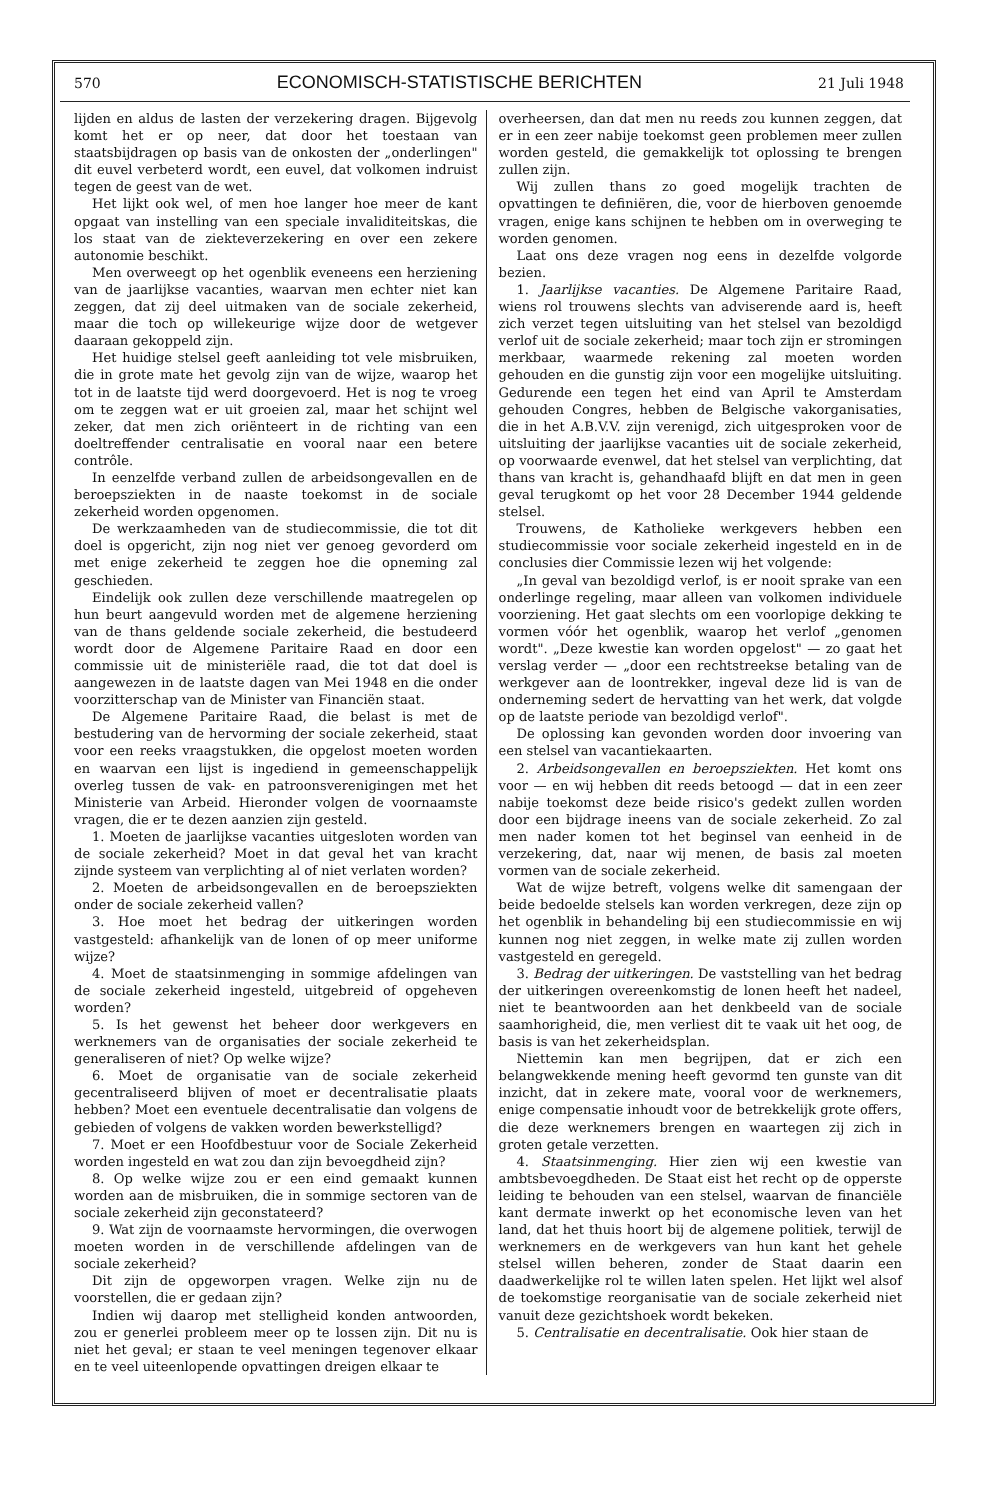570 ECONOMISCH-STATISTISCHE BERICHTEN 21 Juli 1948
lijden en aldus de lasten der verzekering dragen. Bijgevolg komt het er op neer, dat door het toestaan van staatsbijdragen op basis van de onkosten der „onderlingen" dit euvel verbeterd wordt, een euvel, dat volkomen indruist tegen de geest van de wet.
Het lijkt ook wel, of men hoe langer hoe meer de kant opgaat van instelling van een speciale invaliditeitskas, die los staat van de ziekteverzekering en over een zekere autonomie beschikt.
Men overweegt op het ogenblik eveneens een herziening van de jaarlijkse vacanties, waarvan men echter niet kan zeggen, dat zij deel uitmaken van de sociale zekerheid, maar die toch op willekeurige wijze door de wetgever daaraan gekoppeld zijn.
Het huidige stelsel geeft aanleiding tot vele misbruiken, die in grote mate het gevolg zijn van de wijze, waarop het tot in de laatste tijd werd doorgevoerd. Het is nog te vroeg om te zeggen wat er uit groeien zal, maar het schijnt wel zeker, dat men zich oriënteert in de richting van een doeltreffender centralisatie en vooral naar een betere contrôle.
In eenzelfde verband zullen de arbeidsongevallen en de beroepsziekten in de naaste toekomst in de sociale zekerheid worden opgenomen.
De werkzaamheden van de studiecommissie, die tot dit doel is opgericht, zijn nog niet ver genoeg gevorderd om met enige zekerheid te zeggen hoe die opneming zal geschieden.
Eindelijk ook zullen deze verschillende maatregelen op hun beurt aangevuld worden met de algemene herziening van de thans geldende sociale zekerheid, die bestudeerd wordt door de Algemene Paritaire Raad en door een commissie uit de ministeriële raad, die tot dat doel is aangewezen in de laatste dagen van Mei 1948 en die onder voorzitterschap van de Minister van Financiën staat.
De Algemene Paritaire Raad, die belast is met de bestudering van de hervorming der sociale zekerheid, staat voor een reeks vraagstukken, die opgelost moeten worden en waarvan een lijst is ingediend in gemeenschappelijk overleg tussen de vak- en patroonsverenigingen met het Ministerie van Arbeid. Hieronder volgen de voornaamste vragen, die er te dezen aanzien zijn gesteld.
1. Moeten de jaarlijkse vacanties uitgesloten worden van de sociale zekerheid? Moet in dat geval het van kracht zijnde systeem van verplichting al of niet verlaten worden?
2. Moeten de arbeidsongevallen en de beroepsziekten onder de sociale zekerheid vallen?
3. Hoe moet het bedrag der uitkeringen worden vastgesteld: afhankelijk van de lonen of op meer uniforme wijze?
4. Moet de staatsinmenging in sommige afdelingen van de sociale zekerheid ingesteld, uitgebreid of opgeheven worden?
5. Is het gewenst het beheer door werkgevers en werknemers van de organisaties der sociale zekerheid te generaliseren of niet? Op welke wijze?
6. Moet de organisatie van de sociale zekerheid gecentraliseerd blijven of moet er decentralisatie plaats hebben? Moet een eventuele decentralisatie dan volgens de gebieden of volgens de vakken worden bewerkstelligd?
7. Moet er een Hoofdbestuur voor de Sociale Zekerheid worden ingesteld en wat zou dan zijn bevoegdheid zijn?
8. Op welke wijze zou er een eind gemaakt kunnen worden aan de misbruiken, die in sommige sectoren van de sociale zekerheid zijn geconstateerd?
9. Wat zijn de voornaamste hervormingen, die overwogen moeten worden in de verschillende afdelingen van de sociale zekerheid?
Dit zijn de opgeworpen vragen. Welke zijn nu de voorstellen, die er gedaan zijn?
Indien wij daarop met stelligheid konden antwoorden, zou er generlei probleem meer op te lossen zijn. Dit nu is niet het geval; er staan te veel meningen tegenover elkaar en te veel uiteenlopende opvattingen dreigen elkaar te
overheersen, dan dat men nu reeds zou kunnen zeggen, dat er in een zeer nabije toekomst geen problemen meer zullen worden gesteld, die gemakkelijk tot oplossing te brengen zullen zijn.
Wij zullen thans zo goed mogelijk trachten de opvattingen te definiëren, die, voor de hierboven genoemde vragen, enige kans schijnen te hebben om in overweging te worden genomen.
Laat ons deze vragen nog eens in dezelfde volgorde bezien.
1. Jaarlijkse vacanties. De Algemene Paritaire Raad, wiens rol trouwens slechts van adviserende aard is, heeft zich verzet tegen uitsluiting van het stelsel van bezoldigd verlof uit de sociale zekerheid; maar toch zijn er stromingen merkbaar, waarmede rekening zal moeten worden gehouden en die gunstig zijn voor een mogelijke uitsluiting. Gedurende een tegen het eind van April te Amsterdam gehouden Congres, hebben de Belgische vakorganisaties, die in het A.B.V.V. zijn verenigd, zich uitgesproken voor de uitsluiting der jaarlijkse vacanties uit de sociale zekerheid, op voorwaarde evenwel, dat het stelsel van verplichting, dat thans van kracht is, gehandhaafd blijft en dat men in geen geval terugkomt op het voor 28 December 1944 geldende stelsel.
Trouwens, de Katholieke werkgevers hebben een studiecommissie voor sociale zekerheid ingesteld en in de conclusies dier Commissie lezen wij het volgende:
„In geval van bezoldigd verlof, is er nooit sprake van een onderlinge regeling, maar alleen van volkomen individuele voorziening. Het gaat slechts om een voorlopige dekking te vormen vóór het ogenblik, waarop het verlof „genomen wordt". „Deze kwestie kan worden opgelost" — zo gaat het verslag verder — „door een rechtstreekse betaling van de werkgever aan de loontrekker, ingeval deze lid is van de onderneming sedert de hervatting van het werk, dat volgde op de laatste periode van bezoldigd verlof".
De oplossing kan gevonden worden door invoering van een stelsel van vacantiekaarten.
2. Arbeidsongevallen en beroepsziekten. Het komt ons voor — en wij hebben dit reeds betoogd — dat in een zeer nabije toekomst deze beide risico's gedekt zullen worden door een bijdrage ineens van de sociale zekerheid. Zo zal men nader komen tot het beginsel van eenheid in de verzekering, dat, naar wij menen, de basis zal moeten vormen van de sociale zekerheid.
Wat de wijze betreft, volgens welke dit samengaan der beide bedoelde stelsels kan worden verkregen, deze zijn op het ogenblik in behandeling bij een studiecommissie en wij kunnen nog niet zeggen, in welke mate zij zullen worden vastgesteld en geregeld.
3. Bedrag der uitkeringen. De vaststelling van het bedrag der uitkeringen overeenkomstig de lonen heeft het nadeel, niet te beantwoorden aan het denkbeeld van de sociale saamhorigheid, die, men verliest dit te vaak uit het oog, de basis is van het zekerheidsplan.
Niettemin kan men begrijpen, dat er zich een belangwekkende mening heeft gevormd ten gunste van dit inzicht, dat in zekere mate, vooral voor de werknemers, enige compensatie inhoudt voor de betrekkelijk grote offers, die deze werknemers brengen en waartegen zij zich in groten getale verzetten.
4. Staatsinmenging. Hier zien wij een kwestie van ambtsbevoegdheden. De Staat eist het recht op de opperste leiding te behouden van een stelsel, waarvan de financiële kant dermate inwerkt op het economische leven van het land, dat het thuis hoort bij de algemene politiek, terwijl de werknemers en de werkgevers van hun kant het gehele stelsel willen beheren, zonder de Staat daarin een daadwerkelijke rol te willen laten spelen. Het lijkt wel alsof de toekomstige reorganisatie van de sociale zekerheid niet vanuit deze gezichtshoek wordt bekeken.
5. Centralisatie en decentralisatie. Ook hier staan de